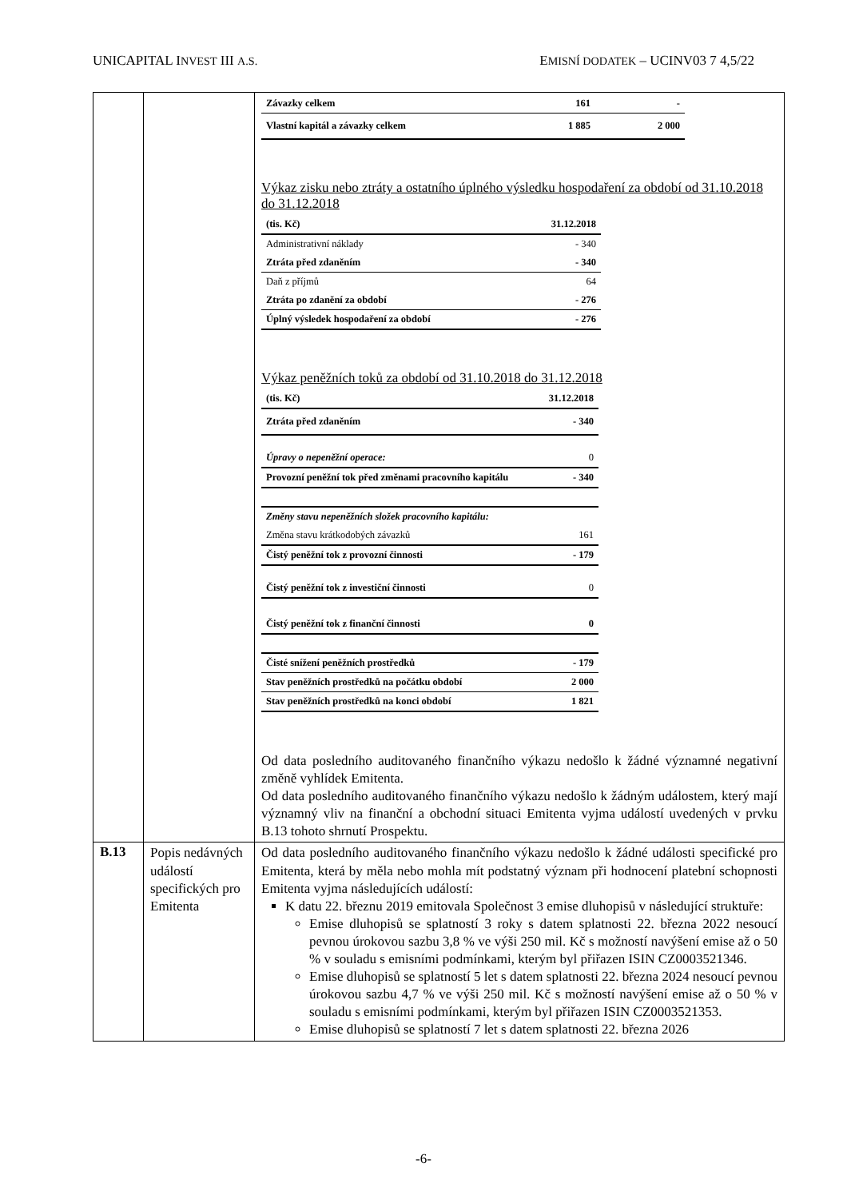UNICAPITAL INVEST III A.S. EMISNÍ DODATEK – UCINV03 7 4,5/22
| | | / Závazky celkem / 161 / - / / Vlastní kapitál a závazky celkem / 1 885 / 2 000 / Výkaz zisku nebo ztráty a ostatního úplného výsledku hospodaření za období od 31.10.2018 do 31.12.2018 / (tis. Kč) / 31.12.2018 / / Administrativní náklady / - 340 / / Ztráta před zdaněním / - 340 / / Daň z příjmů / 64 / / Ztráta po zdanění za období / - 276 / / Úplný výsledek hospodaření za období / - 276 / Výkaz peněžních toků za období od 31.10.2018 do 31.12.2018 / (tis. Kč) / 31.12.2018 / / Ztráta před zdaněním / - 340 / / Úpravy o nepeněžní operace: / 0 / / Provozní peněžní tok před změnami pracovního kapitálu / - 340 / / Změny stavu nepeněžních složek pracovního kapitálu: / / / Změna stavu krátkodobých závazků / 161 / / Čistý peněžní tok z provozní činnosti / - 179 / / Čistý peněžní tok z investiční činnosti / 0 / / Čistý peněžní tok z finanční činnosti / 0 / / Čisté snížení peněžních prostředků / - 179 / / Stav peněžních prostředků na počátku období / 2 000 / / Stav peněžních prostředků na konci období / 1 821 / Od data posledního auditovaného finančního výkazu nedošlo k žádné významné negativní změně vyhlídek Emitenta. Od data posledního auditovaného finančního výkazu nedošlo k žádným událostem, který mají významný vliv na finanční a obchodní situaci Emitenta vyjma událostí uvedených v prvku B.13 tohoto shrnutí Prospektu. |
| B.13 | Popis nedávných událostí specifických pro Emitenta | Od data posledního auditovaného finančního výkazu nedošlo k žádné události specifické pro Emitenta, která by měla nebo mohla mít podstatný význam při hodnocení platební schopnosti Emitenta vyjma následujících událostí: K datu 22. březnu 2019 emitovala Společnost 3 emise dluhopisů v následující struktuře: Emise dluhopisů se splatností 3 roky s datem splatnosti 22. března 2022 nesoucí pevnou úrokovou sazbu 3,8 % ve výši 250 mil. Kč s možností navýšení emise až o 50 % v souladu s emisními podmínkami, kterým byl přiřazen ISIN CZ0003521346. Emise dluhopisů se splatností 5 let s datem splatnosti 22. března 2024 nesoucí pevnou úrokovou sazbu 4,7 % ve výši 250 mil. Kč s možností navýšení emise až o 50 % v souladu s emisními podmínkami, kterým byl přiřazen ISIN CZ0003521353. Emise dluhopisů se splatností 7 let s datem splatnosti 22. března 2026 |
-6-